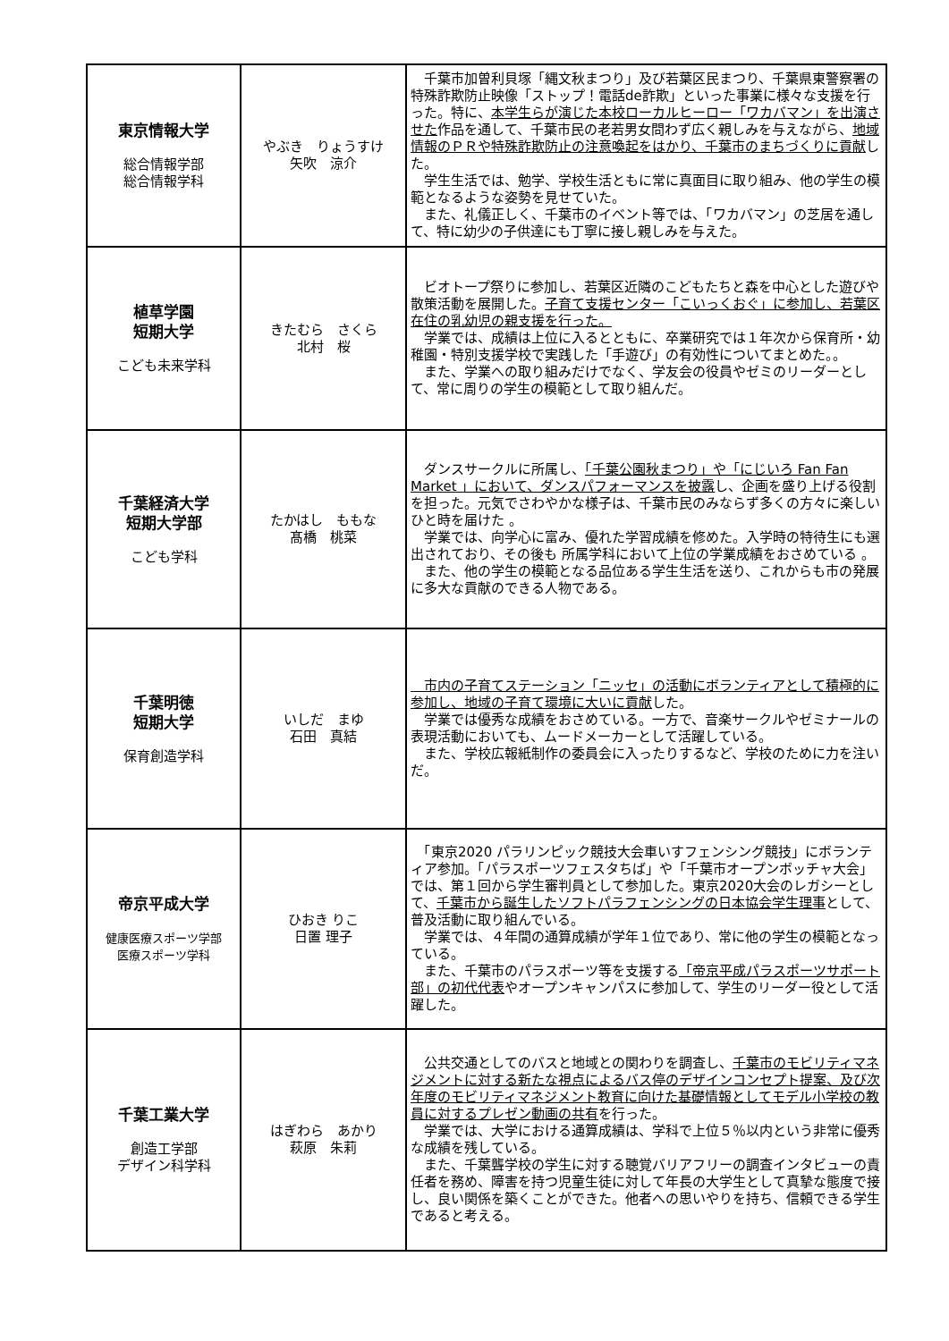| 東京情報大学 総合情報学部 総合情報学科 | やぶき りょうすけ 矢吹 涼介 | 千葉市加曽利貝塚「縄文秋まつり」及び若葉区民まつり、千葉県東警察署の特殊詐欺防止映像「ストップ！電話de詐欺」といった事業に様々な支援を行った。特に、 本学生らが演じた本校ローカルヒーロー「ワカバマン」を出演させた 作品を通して、千葉市民の老若男女問わず広く親しみを与えながら、 地域情報のＰＲや特殊詐欺防止の注意喚起をはかり、千葉市のまちづくりに貢献 した。 学生生活では、勉学、学校生活ともに常に真面目に取り組み、他の学生の模範となるような姿勢を見せていた。 また、礼儀正しく、千葉市のイベント等では、「ワカバマン」の芝居を通して、特に幼少の子供達にも丁寧に接し親しみを与えた。 |
| 植草学園 短期大学 こども未来学科 | きたむら さくら 北村 桜 | ビオトープ祭りに参加し、若葉区近隣のこどもたちと森を中心とした遊びや散策活動を展開した。 子育て支援センター「こいっくおぐ」に参加し、若葉区在住の乳幼児の親支援を行った。 学業では、成績は上位に入るとともに、卒業研究では１年次から保育所・幼稚園・特別支援学校で実践した「手遊び」の有効性についてまとめた。。 また、学業への取り組みだけでなく、学友会の役員やゼミのリーダーとして、常に周りの学生の模範として取り組んだ。 |
| 千葉経済大学 短期大学部 こども学科 | たかはし ももな 髙橋 桃菜 | ダンスサークルに所属し、 「千葉公園秋まつり」や「にじいろ Fan Fan Market 」において、ダンスパフォーマンスを披露 し、企画を盛り上げる役割を担った。元気でさわやかな様子は、千葉市民のみならず多くの方々に楽しいひと時を届けた 。 学業では、向学心に富み、優れた学習成績を修めた。入学時の特待生にも選出されており、その後も 所属学科において上位の学業成績をおさめている 。 また、他の学生の模範となる品位ある学生生活を送り、これからも市の発展に多大な貢献のできる人物である。 |
| 千葉明徳 短期大学 保育創造学科 | いしだ まゆ 石田 真結 | 市内の子育てステーション「ニッセ」の活動にボランティアとして積極的に参加し、地域の子育て環境に大いに貢献 した。 学業では優秀な成績をおさめている。一方で、音楽サークルやゼミナールの表現活動においても、ムードメーカーとして活躍している。 また、学校広報紙制作の委員会に入ったりするなど、学校のために力を注いだ。 |
| 帝京平成大学 健康医療スポーツ学部 医療スポーツ学科 | ひおき りこ 日置 理子 | 「東京2020 パラリンピック競技大会車いすフェンシング競技」にボランティア参加。「パラスポーツフェスタちば」や「千葉市オープンボッチャ大会」では、第１回から学生審判員として参加した。東京2020大会のレガシーとして、 千葉市から誕生したソフトパラフェンシングの日本協会学生理事 として、普及活動に取り組んでいる。 学業では、４年間の通算成績が学年１位であり、常に他の学生の模範となっている。 また、千葉市のパラスポーツ等を支援する 「帝京平成パラスポーツサポート部」の初代代表 やオープンキャンパスに参加して、学生のリーダー役として活躍した。 |
| 千葉工業大学 創造工学部 デザイン科学科 | はぎわら あかり 萩原 朱莉 | 公共交通としてのバスと地域との関わりを調査し、 千葉市のモビリティマネジメントに対する新たな視点によるバス停のデザインコンセプト提案、及び次年度のモビリティマネジメント教育に向けた基礎情報としてモデル小学校の教員に対するプレゼン動画の共有 を行った。 学業では、大学における通算成績は、学科で上位５％以内という非常に優秀な成績を残している。 また、千葉聾学校の学生に対する聴覚バリアフリーの調査インタビューの責任者を務め、障害を持つ児童生徒に対して年長の大学生として真摯な態度で接し、良い関係を築くことができた。他者への思いやりを持ち、信頼できる学生であると考える。 |